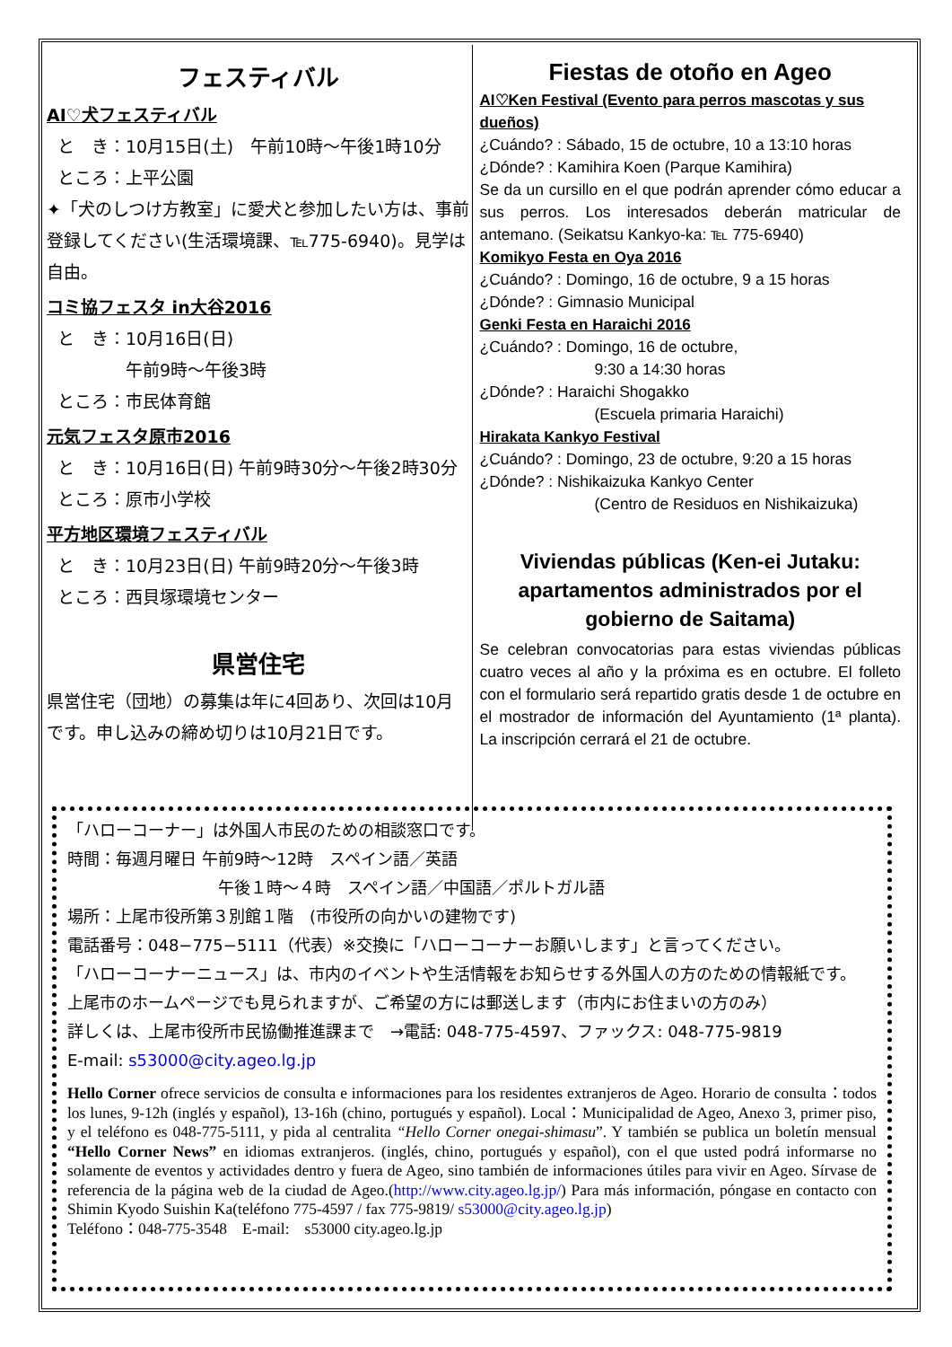フェスティバル
AI♡犬フェスティバル
と　き：10月15日(土)　午前10時～午後1時10分
ところ：上平公園
✦「犬のしつけ方教室」に愛犬と参加したい方は、事前登録してください(生活環境課、℡775-6940)。見学は自由。
コミ協フェスタ in大谷2016
と　き：10月16日(日)
　　　　午前9時～午後3時
ところ：市民体育館
元気フェスタ原市2016
と　き：10月16日(日) 午前9時30分～午後2時30分
ところ：原市小学校
平方地区環境フェスティバル
と　き：10月23日(日) 午前9時20分～午後3時
ところ：西貝塚環境センター
県営住宅
県営住宅（団地）の募集は年に4回あり、次回は10月です。申し込みの締め切りは10月21日です。
Fiestas de otoño en Ageo
AI♡Ken Festival (Evento para perros mascotas y sus dueños)
¿Cuándo? : Sábado, 15 de octubre, 10 a 13:10 horas
¿Dónde? : Kamihira Koen (Parque Kamihira)
Se da un cursillo en el que podrán aprender cómo educar a sus perros. Los interesados deberán matricular de antemano. (Seikatsu Kankyo-ka: ℡ 775-6940)
Komikyo Festa en Oya 2016
¿Cuándo? : Domingo, 16 de octubre, 9 a 15 horas
¿Dónde? : Gimnasio Municipal
Genki Festa en Haraichi 2016
¿Cuándo? : Domingo, 16 de octubre,
9:30 a 14:30 horas
¿Dónde? : Haraichi Shogakko
(Escuela primaria Haraichi)
Hirakata Kankyo Festival
¿Cuándo? : Domingo, 23 de octubre, 9:20 a 15 horas
¿Dónde? : Nishikaizuka Kankyo Center
(Centro de Residuos en Nishikaizuka)
Viviendas públicas (Ken-ei Jutaku: apartamentos administrados por el gobierno de Saitama)
Se celebran convocatorias para estas viviendas públicas cuatro veces al año y la próxima es en octubre. El folleto con el formulario será repartido gratis desde 1 de octubre en el mostrador de información del Ayuntamiento (1ª planta). La inscripción cerrará el 21 de octubre.
「ハローコーナー」は外国人市民のための相談窓口です。
時間：毎週月曜日 午前9時～12時　スペイン語／英語
午後１時～４時　スペイン語／中国語／ポルトガル語
場所：上尾市役所第３別館１階　(市役所の向かいの建物です)
電話番号：048−775−5111（代表）※交換に「ハローコーナーお願いします」と言ってください。
「ハローコーナーニュース」は、市内のイベントや生活情報をお知らせする外国人の方のための情報紙です。
上尾市のホームページでも見られますが、ご希望の方には郵送します（市内にお住まいの方のみ）
詳しくは、上尾市役所市民協働推進課まで　→電話: 048-775-4597、ファックス: 048-775-9819
E-mail: s53000@city.ageo.lg.jp
Hello Corner ofrece servicios de consulta e informaciones para los residentes extranjeros de Ageo. Horario de consulta：todos los lunes, 9-12h (inglés y español), 13-16h (chino, portugués y español). Local：Municipalidad de Ageo, Anexo 3, primer piso, y el teléfono es 048-775-5111, y pida al centralita “Hello Corner onegai-shimasu”. Y también se publica un boletín mensual “Hello Corner News” en idiomas extranjeros. (inglés, chino, portugués y español), con el que usted podrá informarse no solamente de eventos y actividades dentro y fuera de Ageo, sino también de informaciones útiles para vivir en Ageo. Sírvase de referencia de la página web de la ciudad de Ageo.(http://www.city.ageo.lg.jp/) Para más información, póngase en contacto con Shimin Kyodo Suishin Ka(teléfono 775-4597 / fax 775-9819/ s53000@city.ageo.lg.jp)
Teléfono：048-775-3548　E-mail:　s53000 city.ageo.lg.jp